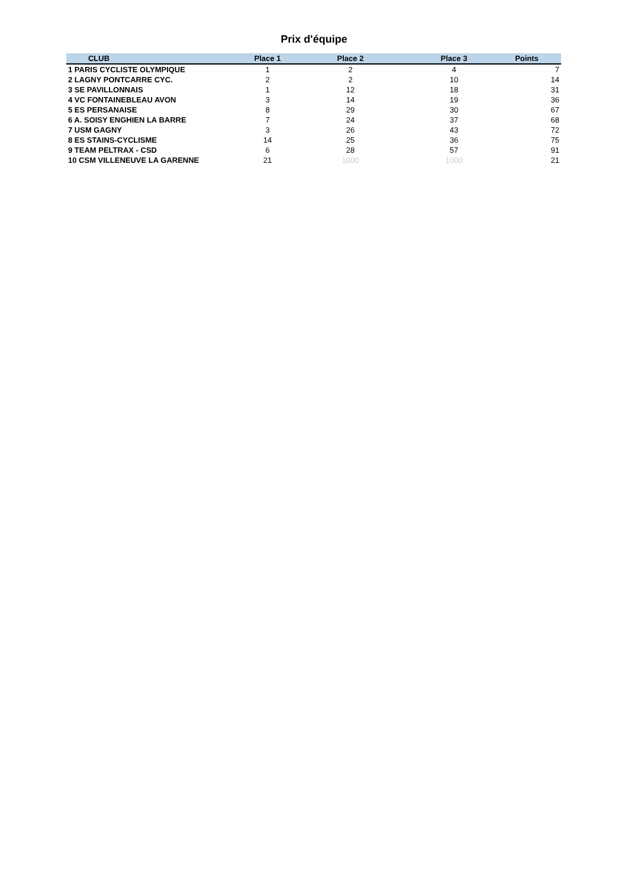Prix d'équipe
| CLUB | | Place 1 | Place 2 | Place 3 | Points |
| --- | --- | --- | --- | --- | --- |
| 1 PARIS CYCLISTE OLYMPIQUE | | 1 | 2 | 4 | 7 |
| 2 LAGNY PONTCARRE CYC. | | 2 | 2 | 10 | 14 |
| 3 SE PAVILLONNAIS | | 1 | 12 | 18 | 31 |
| 4 VC FONTAINEBLEAU AVON | | 3 | 14 | 19 | 36 |
| 5 ES PERSANAISE | | 8 | 29 | 30 | 67 |
| 6 A. SOISY ENGHIEN LA BARRE | | 7 | 24 | 37 | 68 |
| 7 USM GAGNY | | 3 | 26 | 43 | 72 |
| 8 ES STAINS-CYCLISME | | 14 | 25 | 36 | 75 |
| 9 TEAM PELTRAX - CSD | | 6 | 28 | 57 | 91 |
| 10 CSM VILLENEUVE LA GARENNE | | 21 | 1000 | 1000 | 21 |